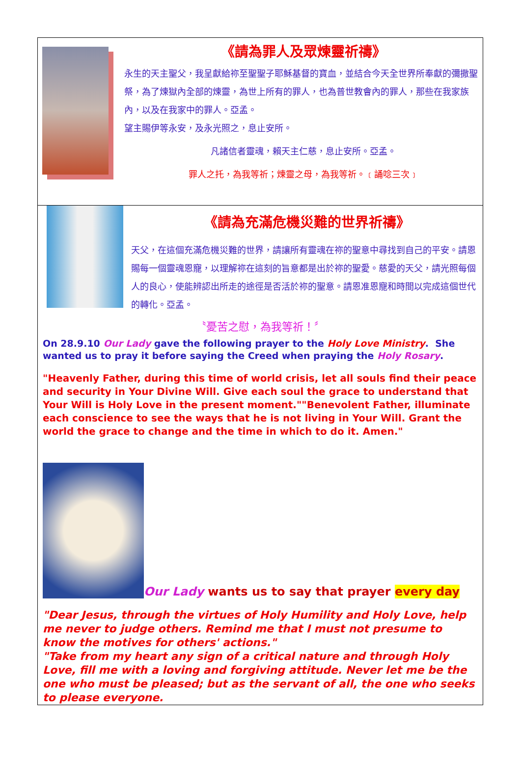《請為罪人及眾煉靈祈禱》
永生的天主聖父，我呈獻給祢至聖聖子耶穌基督的寶血，並結合今天全世界所奉獻的彌撒聖祭，為了煉獄內全部的煉靈，為世上所有的罪人，也為普世教會內的罪人，那些在我家族內，以及在我家中的罪人。亞孟。
望主賜伊等永安，及永光照之，息止安所。
凡諸信者靈魂，賴天主仁慈，息止安所。亞孟。
罪人之托，為我等祈；煉靈之母，為我等祈。﹝誦唸三次﹞
《請為充滿危機災難的世界祈禱》
天父，在這個充滿危機災難的世界，請讓所有靈魂在祢的聖意中尋找到自己的平安。請恩賜每一個靈魂恩寵，以理解祢在這刻的旨意都是出於祢的聖愛。慈愛的天父，請光照每個人的良心，使能辨認出所走的途徑是否活於祢的聖意。請恩准恩寵和時間以完成這個世代的轉化。亞孟。
〝憂苦之慰，為我等祈！〞
On 28.9.10 Our Lady gave the following prayer to the Holy Love Ministry. She wanted us to pray it before saying the Creed when praying the Holy Rosary.
"Heavenly Father, during this time of world crisis, let all souls find their peace and security in Your Divine Will. Give each soul the grace to understand that Your Will is Holy Love in the present moment.""Benevolent Father, illuminate each conscience to see the ways that he is not living in Your Will. Grant the world the grace to change and the time in which to do it. Amen."
Our Lady wants us to say that prayer every day
"Dear Jesus, through the virtues of Holy Humility and Holy Love, help me never to judge others. Remind me that I must not presume to know the motives for others' actions."
"Take from my heart any sign of a critical nature and through Holy Love, fill me with a loving and forgiving attitude. Never let me be the one who must be pleased; but as the servant of all, the one who seeks to please everyone.